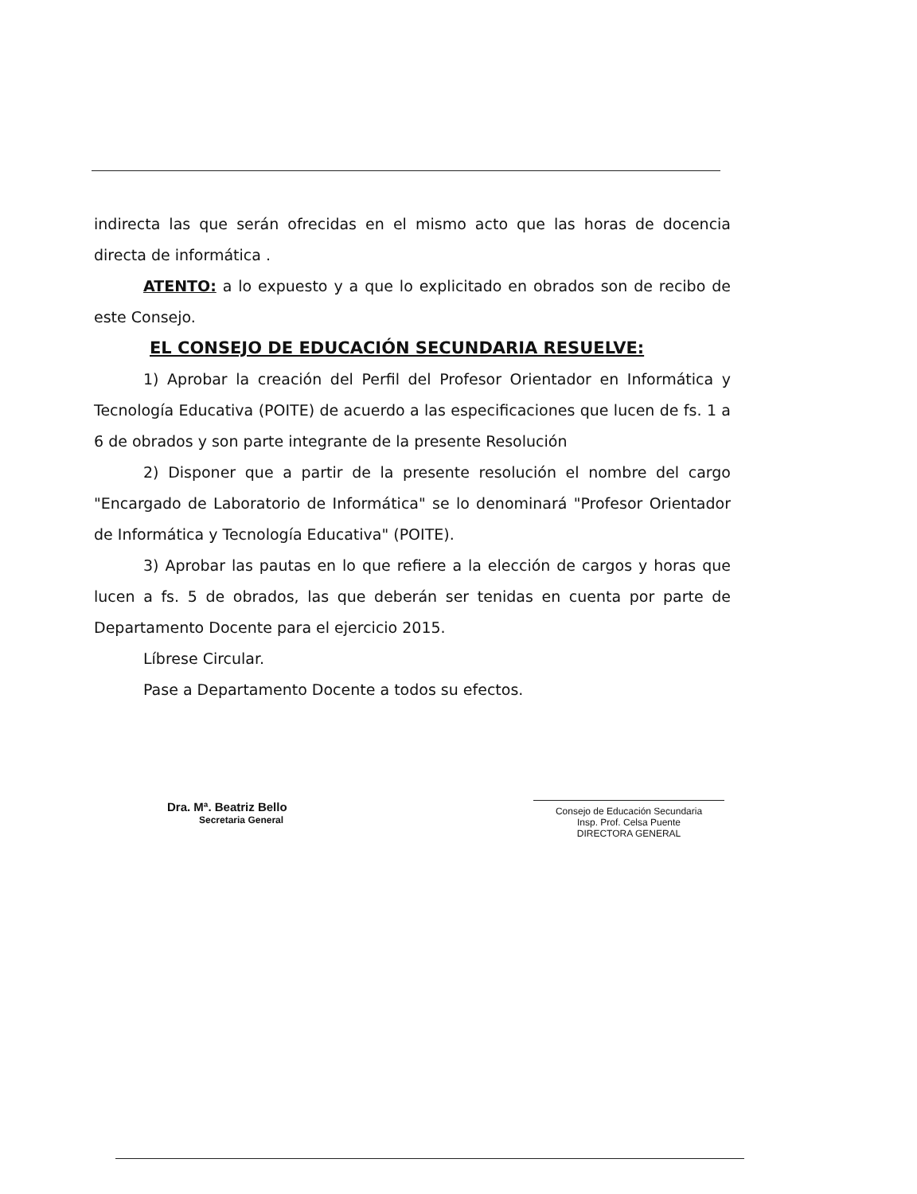indirecta las que serán ofrecidas en el mismo acto que las horas de docencia directa de informática .
ATENTO: a lo expuesto y a que lo explicitado en obrados son de recibo de este Consejo.
EL CONSEJO DE EDUCACIÓN SECUNDARIA RESUELVE:
1) Aprobar la creación del Perfil del Profesor Orientador en Informática y Tecnología Educativa (POITE) de acuerdo a las especificaciones que lucen de fs. 1 a 6 de obrados y son parte integrante de la presente Resolución
2) Disponer que a partir de la presente resolución el nombre del cargo "Encargado de Laboratorio de Informática" se lo denominará "Profesor Orientador de Informática y Tecnología Educativa" (POITE).
3) Aprobar las pautas en lo que refiere a la elección de cargos y horas que lucen a fs. 5 de obrados, las que deberán ser tenidas en cuenta por parte de Departamento Docente para el ejercicio 2015.
Líbrese Circular.
Pase a Departamento Docente a todos su efectos.
Dra. Mª. Beatriz Bello
Secretaria General
Consejo de Educación Secundaria
Insp. Prof. Celsa Puente
DIRECTORA GENERAL